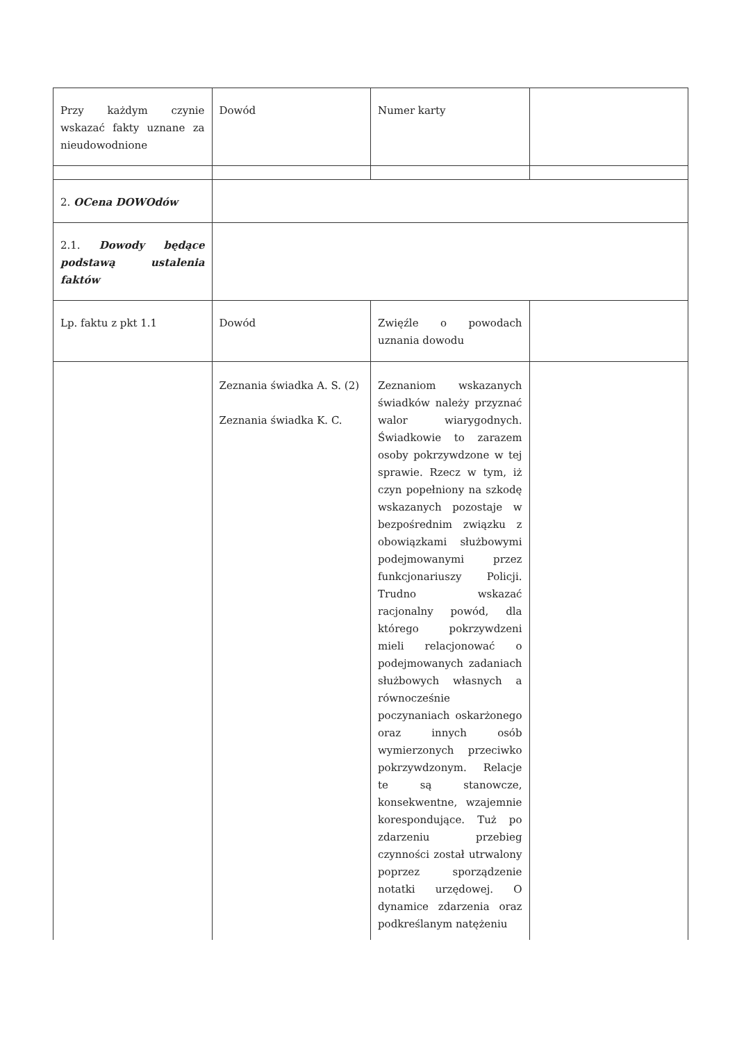| Przy każdym czynie wskazać fakty uznane za nieudowodnione | Dowód | Numer karty | |
| 2. OCena DOWOdów | | | |
| 2.1. Dowody będące podstawą ustalenia faktów | | | |
| Lp. faktu z pkt 1.1 | Dowód | Zwięźle o powodach uznania dowodu | |
| | Zeznania świadka A. S. (2) Zeznania świadka K. C. | Zeznaniom wskazanych świadków należy przyznać walor wiarygodnych. Świadkowie to zarazem osoby pokrzywdzone w tej sprawie. Rzecz w tym, iż czyn popełniony na szkodę wskazanych pozostaje w bezpośrednim związku z obowiązkami służbowymi podejmowanymi przez funkcjonariuszy Policji. Trudno wskazać racjonalny powód, dla którego pokrzywdzeni mieli relacjonować o podejmowanych zadaniach służbowych własnych a równocześnie poczynaniach oskarżonego oraz innych osób wymierzonych przeciwko pokrzywdzonym. Relacje te są stanowcze, konsekwentne, wzajemnie korespondujące. Tuż po zdarzeniu przebieg czynności został utrwalony poprzez sporządzenie notatki urzędowej. O dynamice zdarzenia oraz podkreślanym natężeniu | |